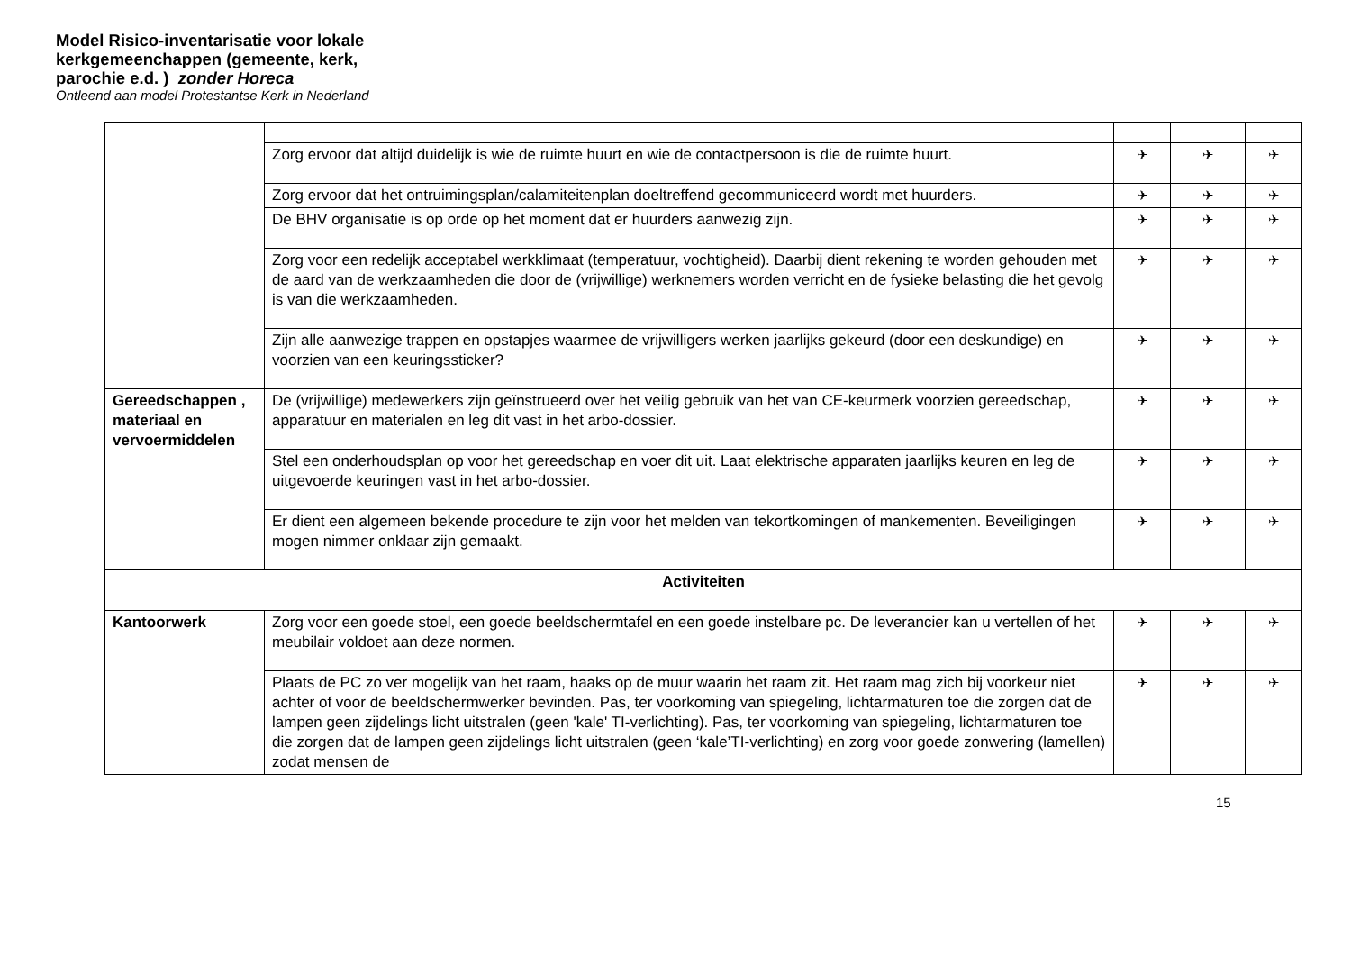Model Risico-inventarisatie voor lokale
kerkgemeenchappen (gemeente, kerk,
parochie e.d. ) zonder Horeca
Ontleend aan model Protestantse Kerk in Nederland
| | Zorg ervoor dat altijd duidelijk is wie de ruimte huurt en wie de contactpersoon is die de ruimte huurt. | ✈ | ✈ | ✈ |
| | Zorg ervoor dat het ontruimingsplan/calamiteitenplan doeltreffend gecommuniceerd wordt met huurders. | ✈ | ✈ | ✈ |
| | De BHV organisatie is op orde op het moment dat er huurders aanwezig zijn. | ✈ | ✈ | ✈ |
| | Zorg voor een redelijk acceptabel werkklimaat (temperatuur, vochtigheid). Daarbij dient rekening te worden gehouden met de aard van de werkzaamheden die door de (vrijwillige) werknemers worden verricht en de fysieke belasting die het gevolg is van die werkzaamheden. | ✈ | ✈ | ✈ |
| | Zijn alle aanwezige trappen en opstapjes waarmee de vrijwilligers werken jaarlijks gekeurd (door een deskundige) en voorzien van een keuringssticker? | ✈ | ✈ | ✈ |
| Gereedschappen , materiaal en vervoermiddelen | De (vrijwillige) medewerkers zijn geïnstrueerd over het veilig gebruik van het van CE-keurmerk voorzien gereedschap, apparatuur en materialen en leg dit vast in het arbo-dossier. | ✈ | ✈ | ✈ |
| | Stel een onderhoudsplan op voor het gereedschap en voer dit uit. Laat elektrische apparaten jaarlijks keuren en leg de uitgevoerde keuringen vast in het arbo-dossier. | ✈ | ✈ | ✈ |
| | Er dient een algemeen bekende procedure te zijn voor het melden van tekortkomingen of mankementen. Beveiligingen mogen nimmer onklaar zijn gemaakt. | ✈ | ✈ | ✈ |
| Activiteiten | | | | |
| Kantoorwerk | Zorg voor een goede stoel, een goede beeldschermtafel en een goede instelbare pc. De leverancier kan u vertellen of het meubilair voldoet aan deze normen. | ✈ | ✈ | ✈ |
| | Plaats de PC zo ver mogelijk van het raam, haaks op de muur waarin het raam zit. Het raam mag zich bij voorkeur niet achter of voor de beeldschermwerker bevinden. Pas, ter voorkoming van spiegeling, lichtarmaturen toe die zorgen dat de lampen geen zijdelings licht uitstralen (geen 'kale' TI-verlichting). Pas, ter voorkoming van spiegeling, lichtarmaturen toe die zorgen dat de lampen geen zijdelings licht uitstralen (geen ‘kale’TI-verlichting) en zorg voor goede zonwering (lamellen) zodat mensen de | ✈ | ✈ | ✈ |
15